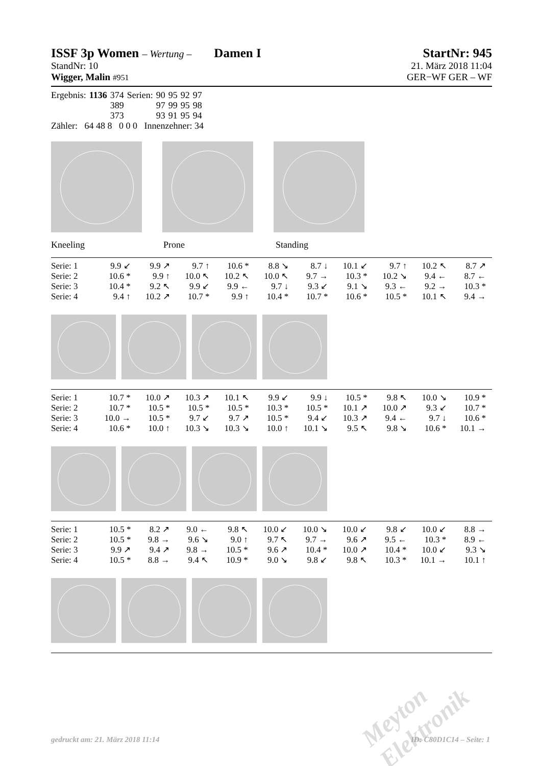ISSF 3p Women – Wertung – Damen I StartNr: 945
StandNr: 10 21. März 2018 11:04
Wigger, Malin #951 GER−WF GER – WF
| Ergebnis: | 1136 | 374 | Serien: | 90 | 95 | 92 | 97 |
| | | 389 | | 97 | 99 | 95 | 98 |
| | | 373 | | 93 | 91 | 95 | 94 |
Zähler: 64 48 8 0 0 0 Innenzehner: 34
Kneeling Prone Standing
| Serie: 1 | 9.9 ↙ | 9.9 ↗ | 9.7 ↑ | 10.6 * | 8.8 ↘ | 8.7 ↓ | 10.1 ↙ | 9.7 ↑ | 10.2 ↖ | 8.7 ↗ |
| Serie: 2 | 10.6 * | 9.9 ↑ | 10.0 ↖ | 10.2 ↖ | 10.0 ↖ | 9.7 → | 10.3 * | 10.2 ↘ | 9.4 ← | 8.7 ← |
| Serie: 3 | 10.4 * | 9.2 ↖ | 9.9 ↙ | 9.9 ← | 9.7 ↓ | 9.3 ↙ | 9.1 ↘ | 9.3 ← | 9.2 → | 10.3 * |
| Serie: 4 | 9.4 ↑ | 10.2 ↗ | 10.7 * | 9.9 ↑ | 10.4 * | 10.7 * | 10.6 * | 10.5 * | 10.1 ↖ | 9.4 → |
| Serie: 1 | 10.7 * | 10.0 ↗ | 10.3 ↗ | 10.1 ↖ | 9.9 ↙ | 9.9 ↓ | 10.5 * | 9.8 ↖ | 10.0 ↘ | 10.9 * |
| Serie: 2 | 10.7 * | 10.5 * | 10.5 * | 10.5 * | 10.3 * | 10.5 * | 10.1 ↗ | 10.0 ↗ | 9.3 ↙ | 10.7 * |
| Serie: 3 | 10.0 → | 10.5 * | 9.7 ↙ | 9.7 ↗ | 10.5 * | 9.4 ↙ | 10.3 ↗ | 9.4 ← | 9.7 ↓ | 10.6 * |
| Serie: 4 | 10.6 * | 10.0 ↑ | 10.3 ↘ | 10.3 ↘ | 10.0 ↑ | 10.1 ↘ | 9.5 ↖ | 9.8 ↘ | 10.6 * | 10.1 → |
| Serie: 1 | 10.5 * | 8.2 ↗ | 9.0 ← | 9.8 ↖ | 10.0 ↙ | 10.0 ↘ | 10.0 ↙ | 9.8 ↙ | 10.0 ↙ | 8.8 → |
| Serie: 2 | 10.5 * | 9.8 → | 9.6 ↘ | 9.0 ↑ | 9.7 ↖ | 9.7 → | 9.6 ↗ | 9.5 ← | 10.3 * | 8.9 ← |
| Serie: 3 | 9.9 ↗ | 9.4 ↗ | 9.8 → | 10.5 * | 9.6 ↗ | 10.4 * | 10.0 ↗ | 10.4 * | 10.0 ↙ | 9.3 ↘ |
| Serie: 4 | 10.5 * | 8.8 → | 9.4 ↖ | 10.9 * | 9.0 ↘ | 9.8 ↙ | 9.8 ↖ | 10.3 * | 10.1 → | 10.1 ↑ |
Meyton Elektronik
gedruckt am: 21. März 2018 11:14 ID: C80D1C14 – Seite: 1